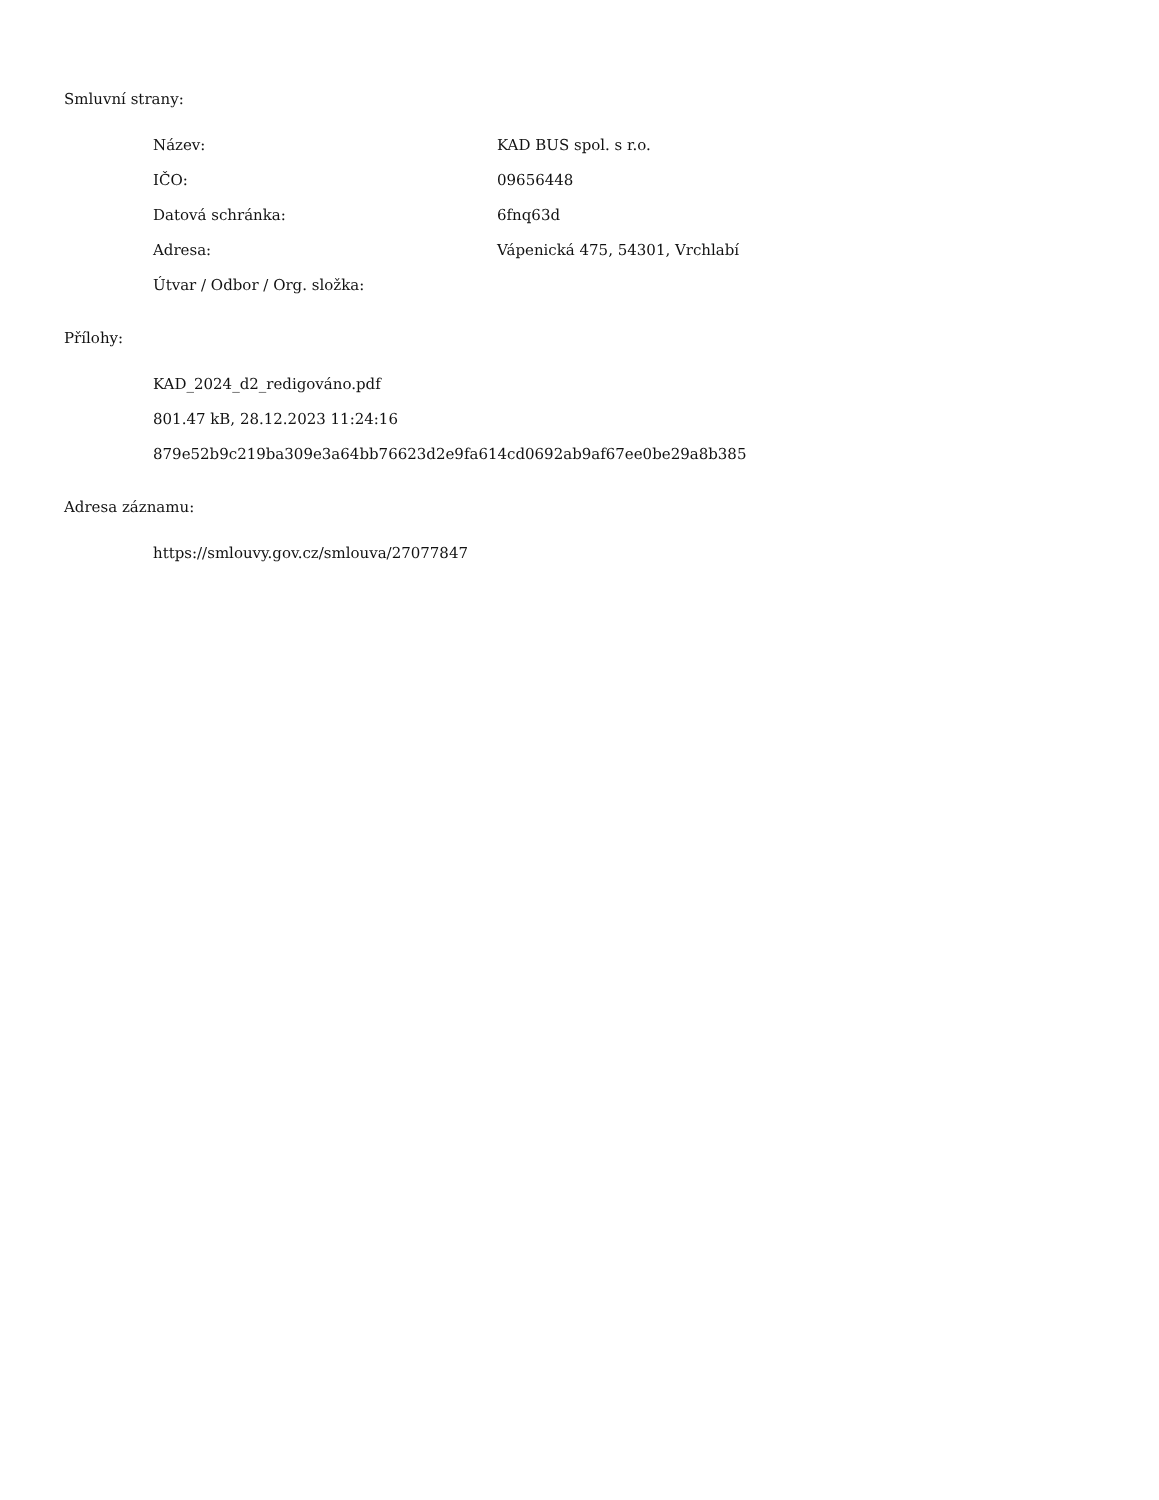Smluvní strany:
| Název: | KAD BUS spol. s r.o. |
| IČO: | 09656448 |
| Datová schránka: | 6fnq63d |
| Adresa: | Vápenická 475, 54301, Vrchlabí |
| Útvar / Odbor / Org. složka: | |
Přílohy:
KAD_2024_d2_redigováno.pdf
801.47 kB, 28.12.2023 11:24:16
879e52b9c219ba309e3a64bb76623d2e9fa614cd0692ab9af67ee0be29a8b385
Adresa záznamu:
https://smlouvy.gov.cz/smlouva/27077847